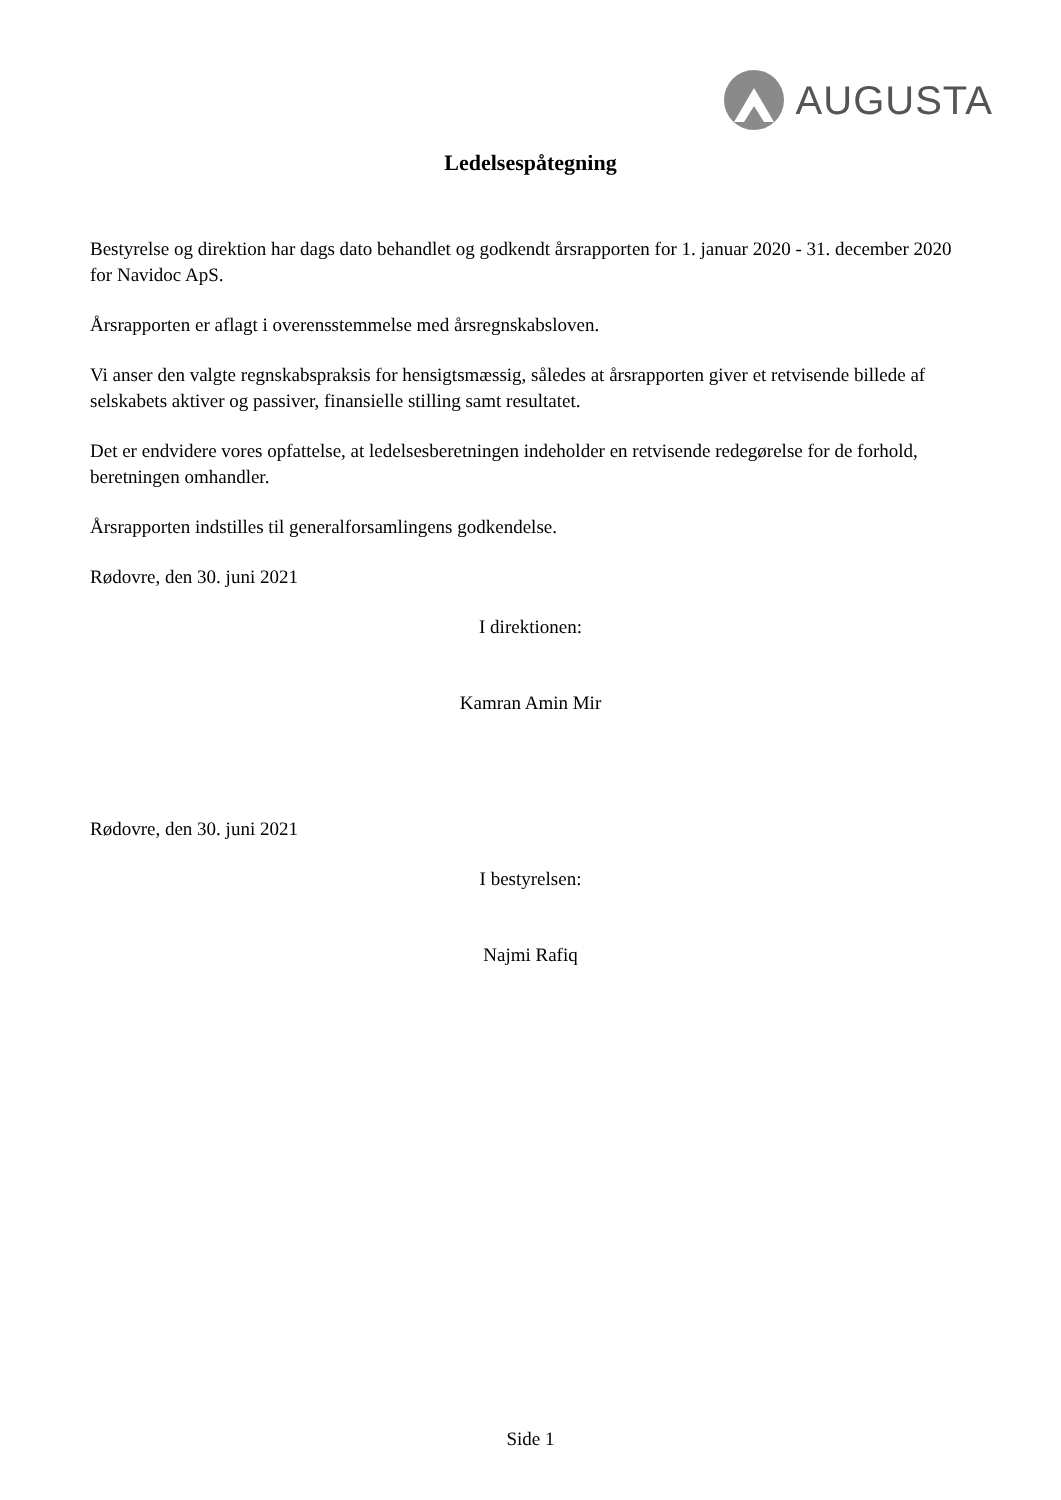AUGUSTA
Ledelsespåtegning
Bestyrelse og direktion har dags dato behandlet og godkendt årsrapporten for 1. januar 2020 - 31. december 2020 for Navidoc ApS.
Årsrapporten er aflagt i overensstemmelse med årsregnskabsloven.
Vi anser den valgte regnskabspraksis for hensigtsmæssig, således at årsrapporten giver et retvisende billede af selskabets aktiver og passiver, finansielle stilling samt resultatet.
Det er endvidere vores opfattelse, at ledelsesberetningen indeholder en retvisende redegørelse for de forhold, beretningen omhandler.
Årsrapporten indstilles til generalforsamlingens godkendelse.
Rødovre, den 30. juni 2021
I direktionen:
Kamran Amin Mir
Rødovre, den 30. juni 2021
I bestyrelsen:
Najmi Rafiq
Side 1